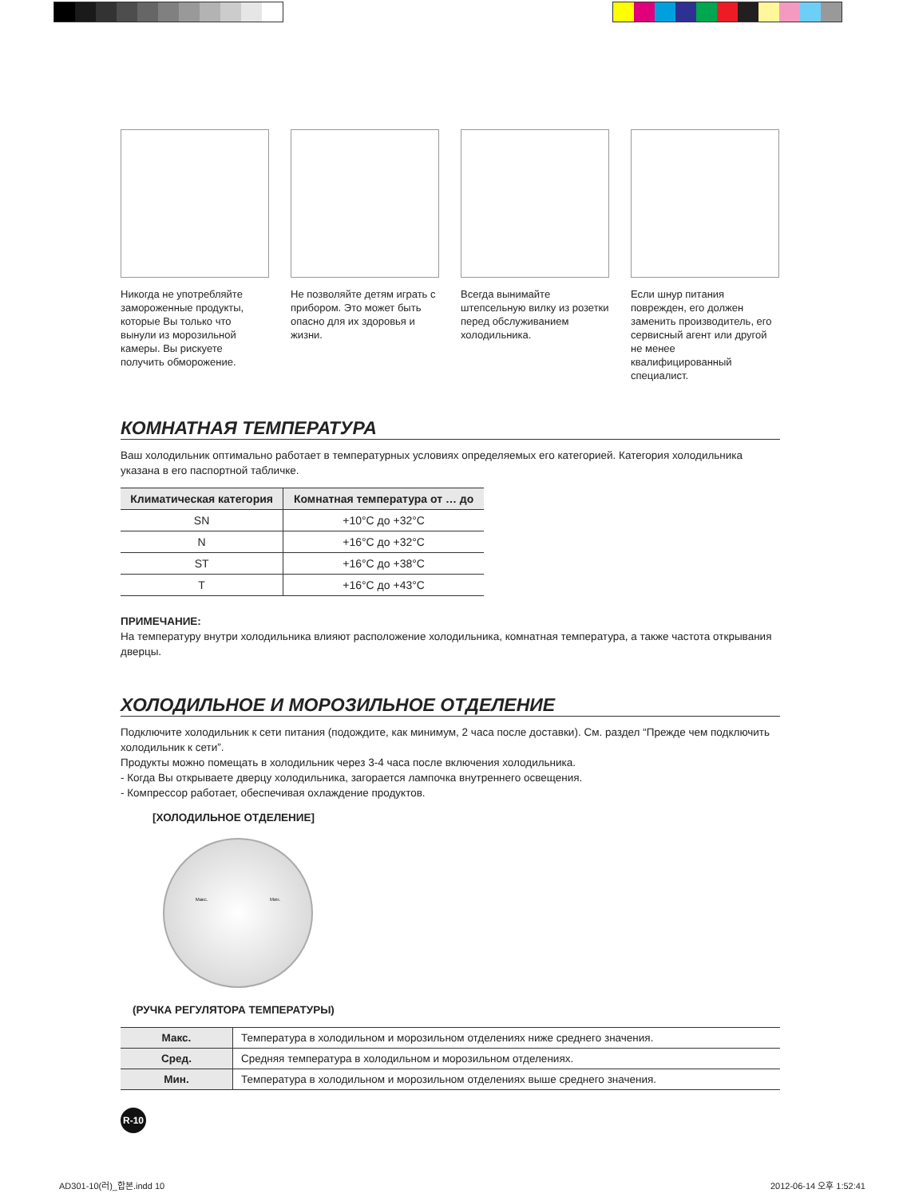Никогда не употребляйте замороженные продукты, которые Вы только что вынули из морозильной камеры. Вы рискуете получить обморожение.
Не позволяйте детям играть с прибором. Это может быть опасно для их здоровья и жизни.
Всегда вынимайте штепсельную вилку из розетки перед обслуживанием холодильника.
Если шнур питания поврежден, его должен заменить производитель, его сервисный агент или другой не менее квалифицированный специалист.
КОМНАТНАЯ ТЕМПЕРАТУРА
Ваш холодильник оптимально работает в температурных условиях определяемых его категорией. Категория холодильника указана в его паспортной табличке.
| Климатическая категория | Комнатная температура от … до |
| --- | --- |
| SN | +10°C до +32°C |
| N | +16°C до +32°C |
| ST | +16°C до +38°C |
| T | +16°C до +43°C |
ПРИМЕЧАНИЕ:
На температуру внутри холодильника влияют расположение холодильника, комнатная температура, а также частота открывания дверцы.
ХОЛОДИЛЬНОЕ И МОРОЗИЛЬНОЕ ОТДЕЛЕНИЕ
Подключите холодильник к сети питания (подождите, как минимум, 2 часа после доставки). См. раздел “Прежде чем подключить холодильник к сети”.
Продукты можно помещать в холодильник через 3-4 часа после включения холодильника.
- Когда Вы открываете дверцу холодильника, загорается лампочка внутреннего освещения.
- Компрессор работает, обеспечивая охлаждение продуктов.
[ХОЛОДИЛЬНОЕ ОТДЕЛЕНИЕ]
Макс. Мин.
(РУЧКА РЕГУЛЯТОРА ТЕМПЕРАТУРЫ)
| Макс. | Температура в холодильном и морозильном отделениях ниже среднего значения. |
| Сред. | Средняя температура в холодильном и морозильном отделениях. |
| Мин. | Температура в холодильном и морозильном отделениях выше среднего значения. |
R-10
AD301-10(러)_합본.indd 10 2012-06-14 오후 1:52:41